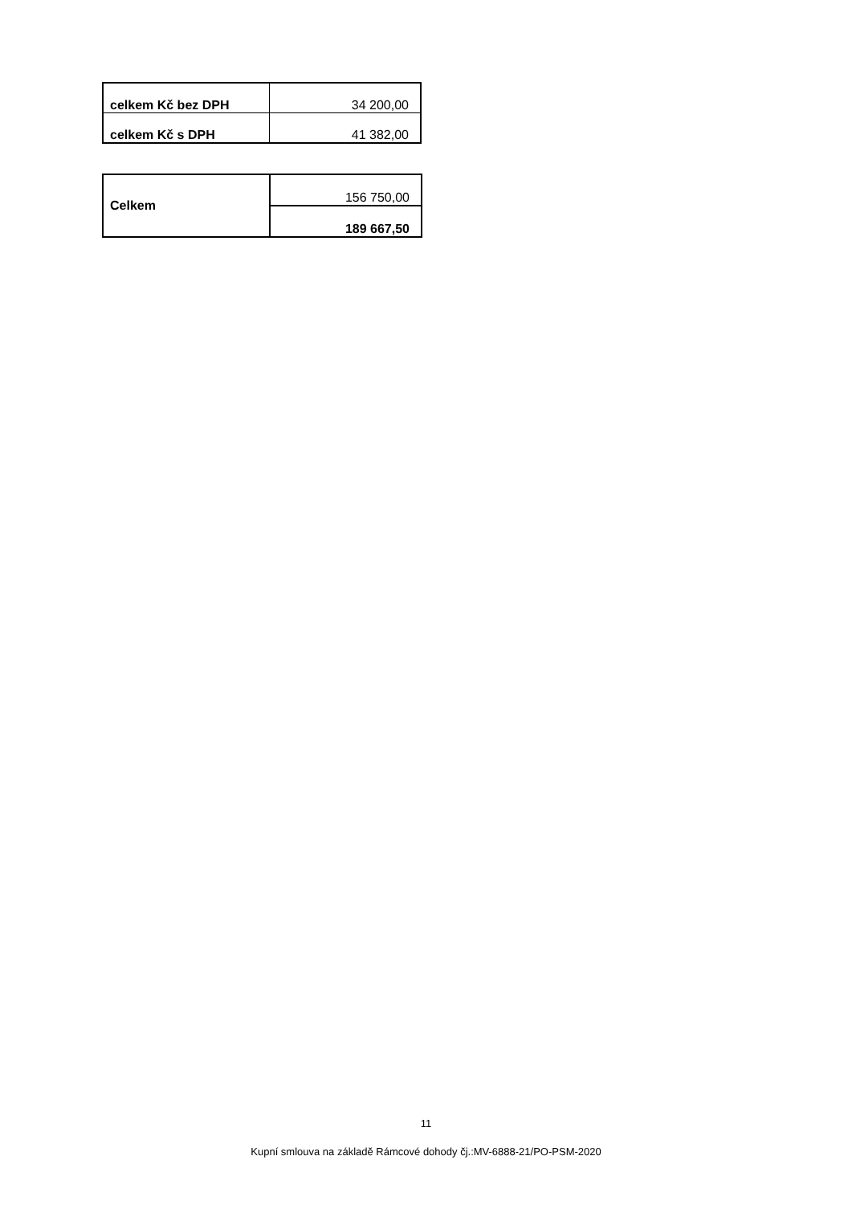| celkem Kč bez DPH | 34 200,00 |
| celkem Kč s DPH | 41 382,00 |
| Celkem | 156 750,00 |
| | 189 667,50 |
11
Kupní smlouva na základě Rámcové dohody čj.:MV-6888-21/PO-PSM-2020